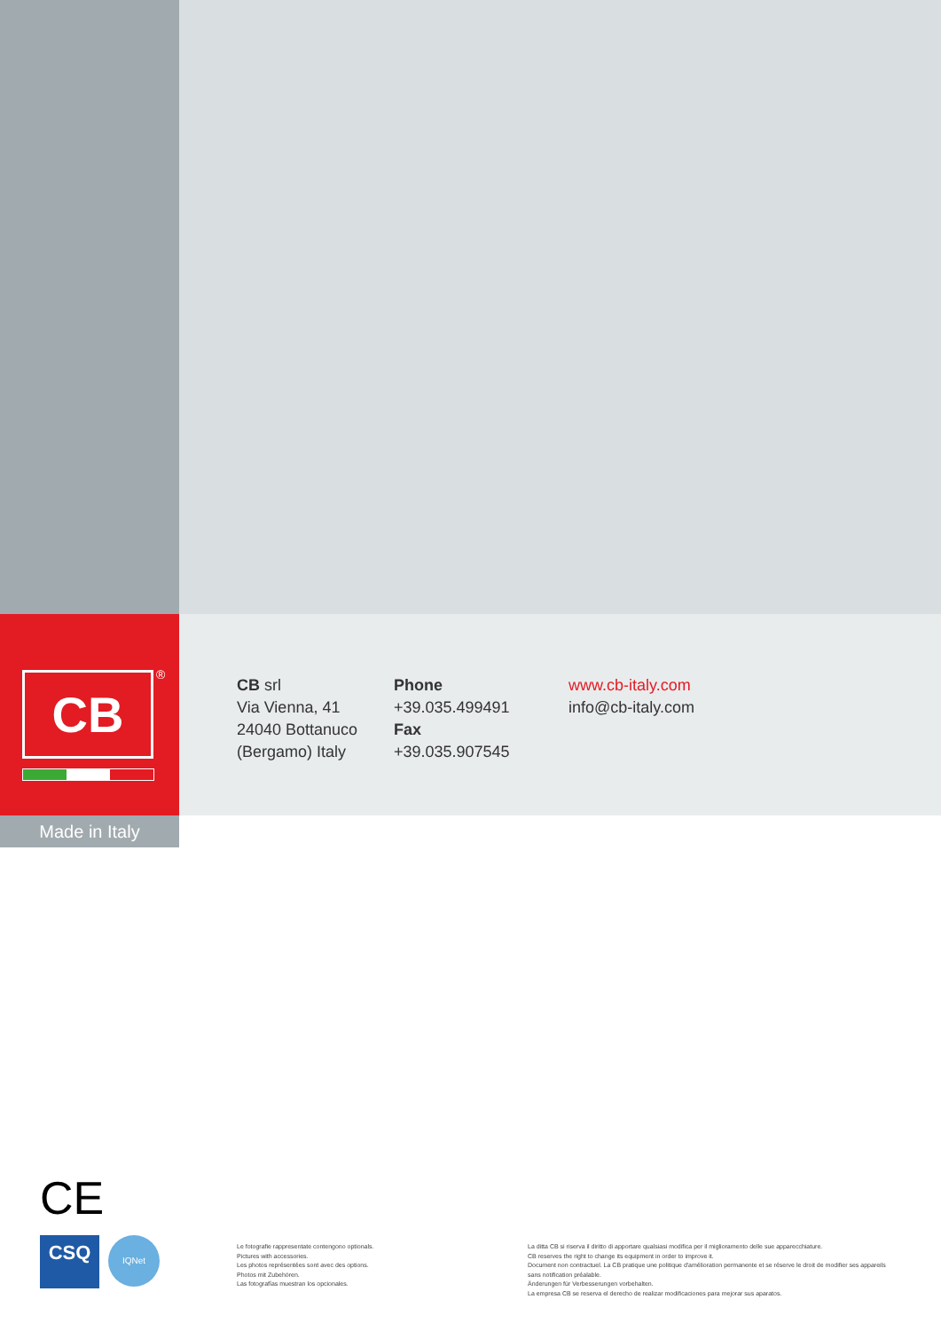CB ®
CB srl
Via Vienna, 41
24040 Bottanuco
(Bergamo) Italy
Phone
+39.035.499491
Fax
+39.035.907545
www.cb-italy.com
info@cb-italy.com
Made in Italy
CE
CSQ
IQNet
Le fotografie rappresentate contengono optionals.
Pictures with accessories.
Les photos représentées sont avec des options.
Photos mit Zubehören.
Las fotografías muestran los opcionales.
La ditta CB si riserva il diritto di apportare qualsiasi modifica per il miglioramento delle sue apparecchiature.
CB reserves the right to change its equipment in order to improve it.
Document non contractuel. La CB pratique une politique d'amélioration permanente et se réserve le droit de modifier ses appareils sans notification préalable.
Änderungen für Verbesserungen vorbehalten.
La empresa CB se reserva el derecho de realizar modificaciones para mejorar sus aparatos.